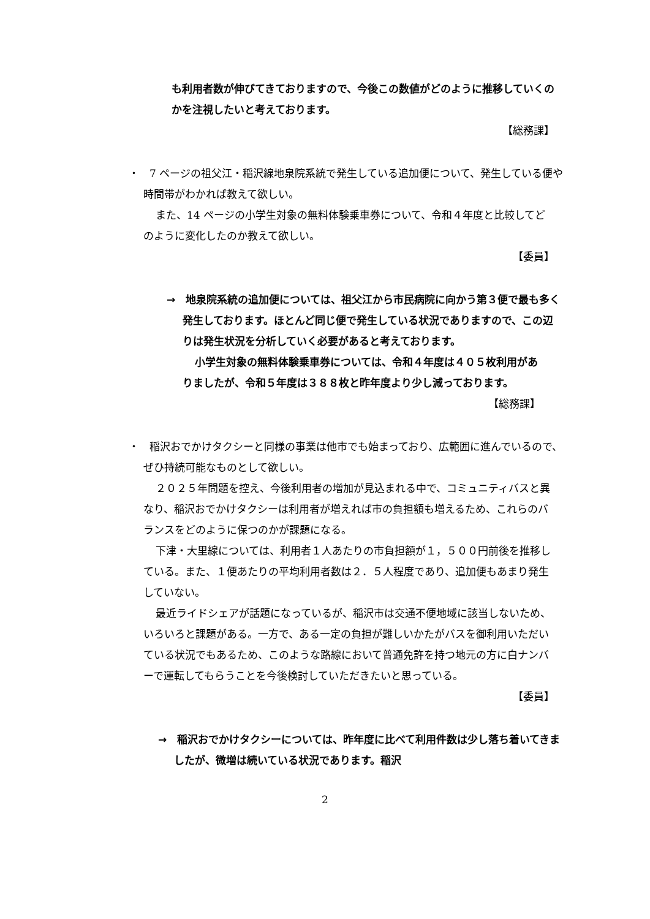も利用者数が伸びてきておりますので、今後この数値がどのように推移していくのかを注視したいと考えております。
【総務課】
・　7 ページの祖父江・稲沢線地泉院系統で発生している追加便について、発生している便や時間帯がわかれば教えて欲しい。
また、14 ページの小学生対象の無料体験乗車券について、令和４年度と比較してどのように変化したのか教えて欲しい。
【委員】
→　地泉院系統の追加便については、祖父江から市民病院に向かう第３便で最も多く発生しております。ほとんど同じ便で発生している状況でありますので、この辺りは発生状況を分析していく必要があると考えております。
小学生対象の無料体験乗車券については、令和４年度は４０５枚利用がありましたが、令和５年度は３８８枚と昨年度より少し減っております。
【総務課】
・　稲沢おでかけタクシーと同様の事業は他市でも始まっており、広範囲に進んでいるので、ぜひ持続可能なものとして欲しい。
２０２５年問題を控え、今後利用者の増加が見込まれる中で、コミュニティバスと異なり、稲沢おでかけタクシーは利用者が増えれば市の負担額も増えるため、これらのバランスをどのように保つのかが課題になる。
下津・大里線については、利用者１人あたりの市負担額が１，５００円前後を推移している。また、１便あたりの平均利用者数は２．５人程度であり、追加便もあまり発生していない。
最近ライドシェアが話題になっているが、稲沢市は交通不便地域に該当しないため、いろいろと課題がある。一方で、ある一定の負担が難しいかたがバスを御利用いただいている状況でもあるため、このような路線において普通免許を持つ地元の方に白ナンバーで運転してもらうことを今後検討していただきたいと思っている。
【委員】
→　稲沢おでかけタクシーについては、昨年度に比べて利用件数は少し落ち着いてきましたが、微増は続いている状況であります。稲沢
2